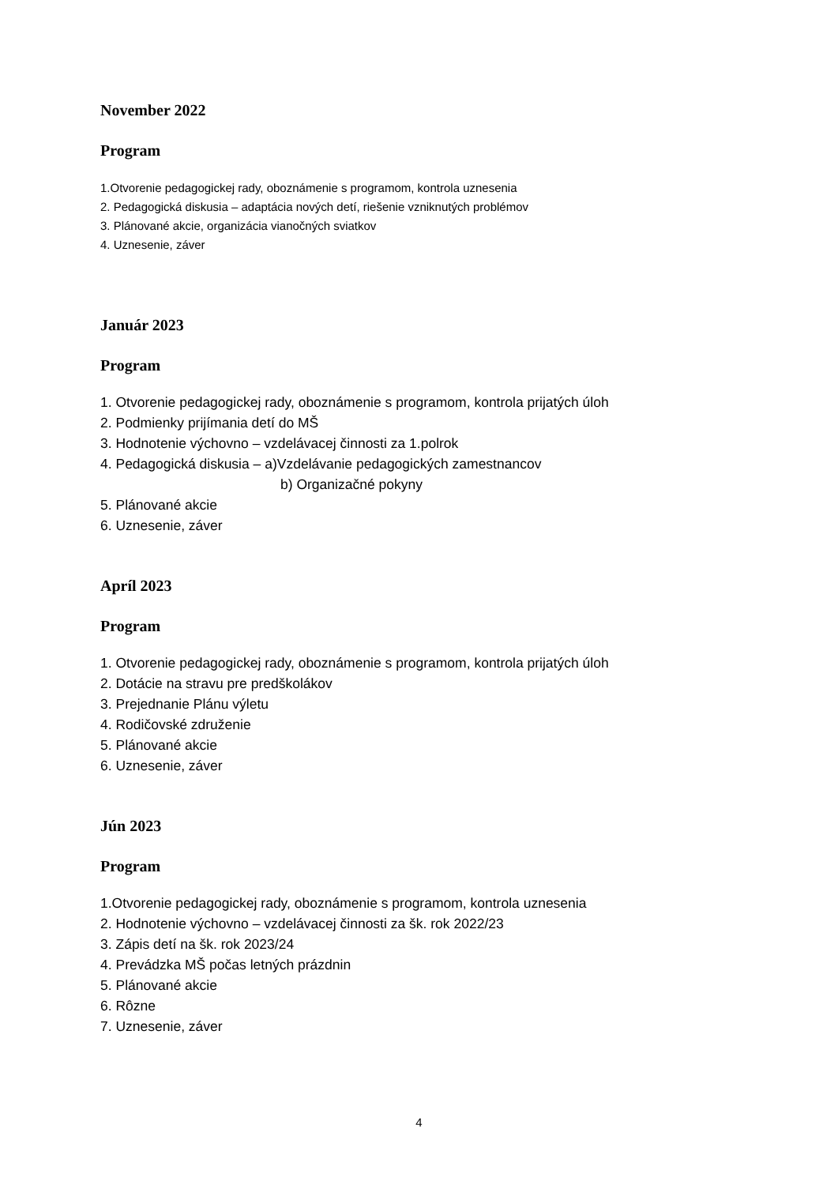November 2022
Program
1.Otvorenie pedagogickej rady, oboznámenie s programom, kontrola uznesenia
2. Pedagogická diskusia – adaptácia nových detí, riešenie vzniknutých problémov
3. Plánované akcie, organizácia vianočných sviatkov
4. Uznesenie, záver
Január 2023
Program
1. Otvorenie pedagogickej rady, oboznámenie s programom, kontrola prijatých úloh
2. Podmienky prijímania detí do MŠ
3. Hodnotenie výchovno – vzdelávacej činnosti za 1.polrok
4. Pedagogická diskusia – a)Vzdelávanie pedagogických zamestnancov
b) Organizačné pokyny
5. Plánované akcie
6. Uznesenie, záver
Apríl 2023
Program
1. Otvorenie pedagogickej rady, oboznámenie s programom, kontrola prijatých úloh
2. Dotácie na stravu pre predškolákov
3. Prejednanie Plánu výletu
4. Rodičovské združenie
5. Plánované akcie
6. Uznesenie, záver
Jún 2023
Program
1.Otvorenie pedagogickej rady, oboznámenie s programom, kontrola uznesenia
2. Hodnotenie výchovno – vzdelávacej činnosti za šk. rok 2022/23
3. Zápis detí na šk. rok 2023/24
4. Prevádzka MŠ počas letných prázdnin
5. Plánované akcie
6. Rôzne
7. Uznesenie, záver
4